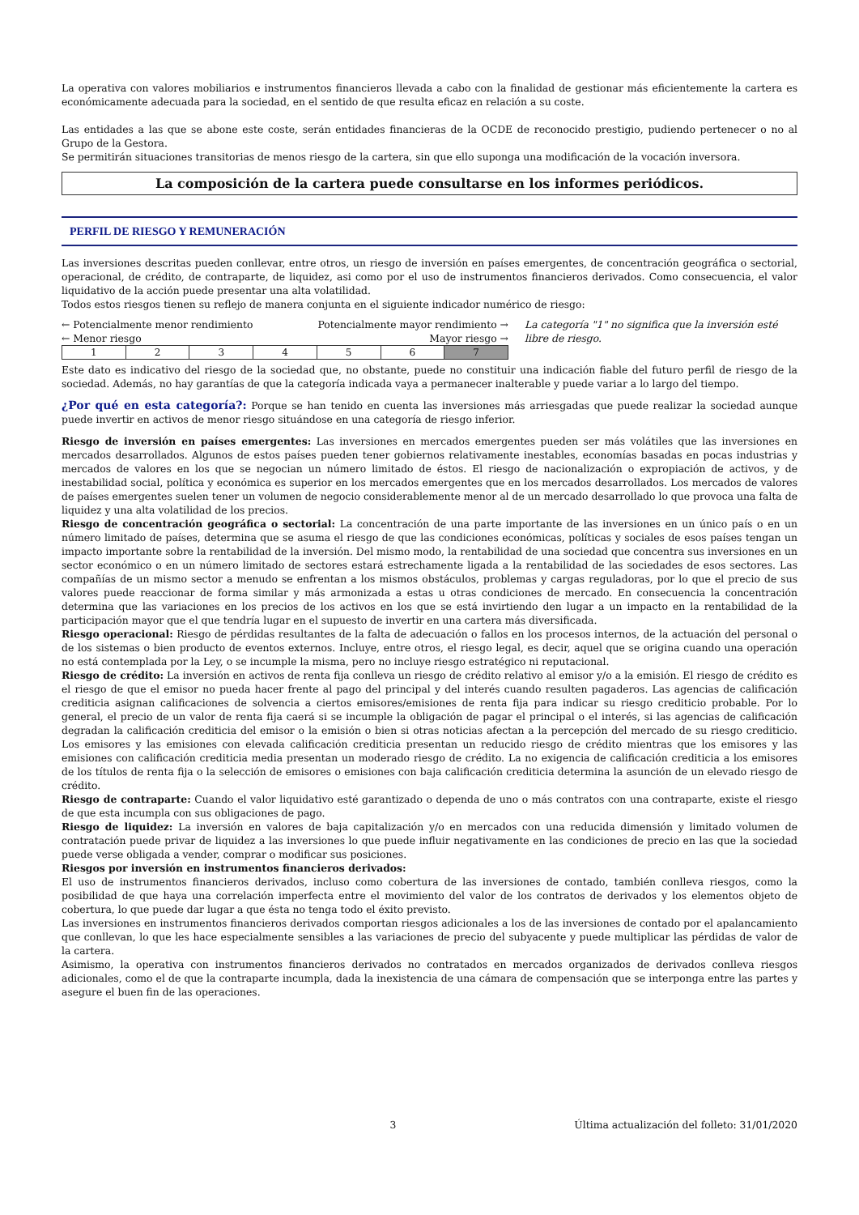La operativa con valores mobiliarios e instrumentos financieros llevada a cabo con la finalidad de gestionar más eficientemente la cartera es económicamente adecuada para la sociedad, en el sentido de que resulta eficaz en relación a su coste.
Las entidades a las que se abone este coste, serán entidades financieras de la OCDE de reconocido prestigio, pudiendo pertenecer o no al Grupo de la Gestora.
Se permitirán situaciones transitorias de menos riesgo de la cartera, sin que ello suponga una modificación de la vocación inversora.
La composición de la cartera puede consultarse en los informes periódicos.
PERFIL DE RIESGO Y REMUNERACIÓN
Las inversiones descritas pueden conllevar, entre otros, un riesgo de inversión en países emergentes, de concentración geográfica o sectorial, operacional, de crédito, de contraparte, de liquidez, asi como por el uso de instrumentos financieros derivados. Como consecuencia, el valor liquidativo de la acción puede presentar una alta volatilidad.
Todos estos riesgos tienen su reflejo de manera conjunta en el siguiente indicador numérico de riesgo:
← Potencialmente menor rendimiento Potencialmente mayor rendimiento →
← Menor riesgo Mayor riesgo →
| 1 | 2 | 3 | 4 | 5 | 6 | 7 |
La categoría "1" no significa que la inversión esté libre de riesgo.
Este dato es indicativo del riesgo de la sociedad que, no obstante, puede no constituir una indicación fiable del futuro perfil de riesgo de la sociedad. Además, no hay garantías de que la categoría indicada vaya a permanecer inalterable y puede variar a lo largo del tiempo.
¿Por qué en esta categoría?: Porque se han tenido en cuenta las inversiones más arriesgadas que puede realizar la sociedad aunque puede invertir en activos de menor riesgo situándose en una categoría de riesgo inferior.
Riesgo de inversión en países emergentes: Las inversiones en mercados emergentes pueden ser más volátiles que las inversiones en mercados desarrollados. Algunos de estos países pueden tener gobiernos relativamente inestables, economías basadas en pocas industrias y mercados de valores en los que se negocian un número limitado de éstos. El riesgo de nacionalización o expropiación de activos, y de inestabilidad social, política y económica es superior en los mercados emergentes que en los mercados desarrollados. Los mercados de valores de países emergentes suelen tener un volumen de negocio considerablemente menor al de un mercado desarrollado lo que provoca una falta de liquidez y una alta volatilidad de los precios.
Riesgo de concentración geográfica o sectorial: La concentración de una parte importante de las inversiones en un único país o en un número limitado de países, determina que se asuma el riesgo de que las condiciones económicas, políticas y sociales de esos países tengan un impacto importante sobre la rentabilidad de la inversión. Del mismo modo, la rentabilidad de una sociedad que concentra sus inversiones en un sector económico o en un número limitado de sectores estará estrechamente ligada a la rentabilidad de las sociedades de esos sectores. Las compañías de un mismo sector a menudo se enfrentan a los mismos obstáculos, problemas y cargas reguladoras, por lo que el precio de sus valores puede reaccionar de forma similar y más armonizada a estas u otras condiciones de mercado. En consecuencia la concentración determina que las variaciones en los precios de los activos en los que se está invirtiendo den lugar a un impacto en la rentabilidad de la participación mayor que el que tendría lugar en el supuesto de invertir en una cartera más diversificada.
Riesgo operacional: Riesgo de pérdidas resultantes de la falta de adecuación o fallos en los procesos internos, de la actuación del personal o de los sistemas o bien producto de eventos externos. Incluye, entre otros, el riesgo legal, es decir, aquel que se origina cuando una operación no está contemplada por la Ley, o se incumple la misma, pero no incluye riesgo estratégico ni reputacional.
Riesgo de crédito: La inversión en activos de renta fija conlleva un riesgo de crédito relativo al emisor y/o a la emisión. El riesgo de crédito es el riesgo de que el emisor no pueda hacer frente al pago del principal y del interés cuando resulten pagaderos. Las agencias de calificación crediticia asignan calificaciones de solvencia a ciertos emisores/emisiones de renta fija para indicar su riesgo crediticio probable. Por lo general, el precio de un valor de renta fija caerá si se incumple la obligación de pagar el principal o el interés, si las agencias de calificación degradan la calificación crediticia del emisor o la emisión o bien si otras noticias afectan a la percepción del mercado de su riesgo crediticio. Los emisores y las emisiones con elevada calificación crediticia presentan un reducido riesgo de crédito mientras que los emisores y las emisiones con calificación crediticia media presentan un moderado riesgo de crédito. La no exigencia de calificación crediticia a los emisores de los títulos de renta fija o la selección de emisores o emisiones con baja calificación crediticia determina la asunción de un elevado riesgo de crédito.
Riesgo de contraparte: Cuando el valor liquidativo esté garantizado o dependa de uno o más contratos con una contraparte, existe el riesgo de que esta incumpla con sus obligaciones de pago.
Riesgo de liquidez: La inversión en valores de baja capitalización y/o en mercados con una reducida dimensión y limitado volumen de contratación puede privar de liquidez a las inversiones lo que puede influir negativamente en las condiciones de precio en las que la sociedad puede verse obligada a vender, comprar o modificar sus posiciones.
Riesgos por inversión en instrumentos financieros derivados:
El uso de instrumentos financieros derivados, incluso como cobertura de las inversiones de contado, también conlleva riesgos, como la posibilidad de que haya una correlación imperfecta entre el movimiento del valor de los contratos de derivados y los elementos objeto de cobertura, lo que puede dar lugar a que ésta no tenga todo el éxito previsto.
Las inversiones en instrumentos financieros derivados comportan riesgos adicionales a los de las inversiones de contado por el apalancamiento que conllevan, lo que les hace especialmente sensibles a las variaciones de precio del subyacente y puede multiplicar las pérdidas de valor de la cartera.
Asimismo, la operativa con instrumentos financieros derivados no contratados en mercados organizados de derivados conlleva riesgos adicionales, como el de que la contraparte incumpla, dada la inexistencia de una cámara de compensación que se interponga entre las partes y asegure el buen fin de las operaciones.
3 Última actualización del folleto: 31/01/2020